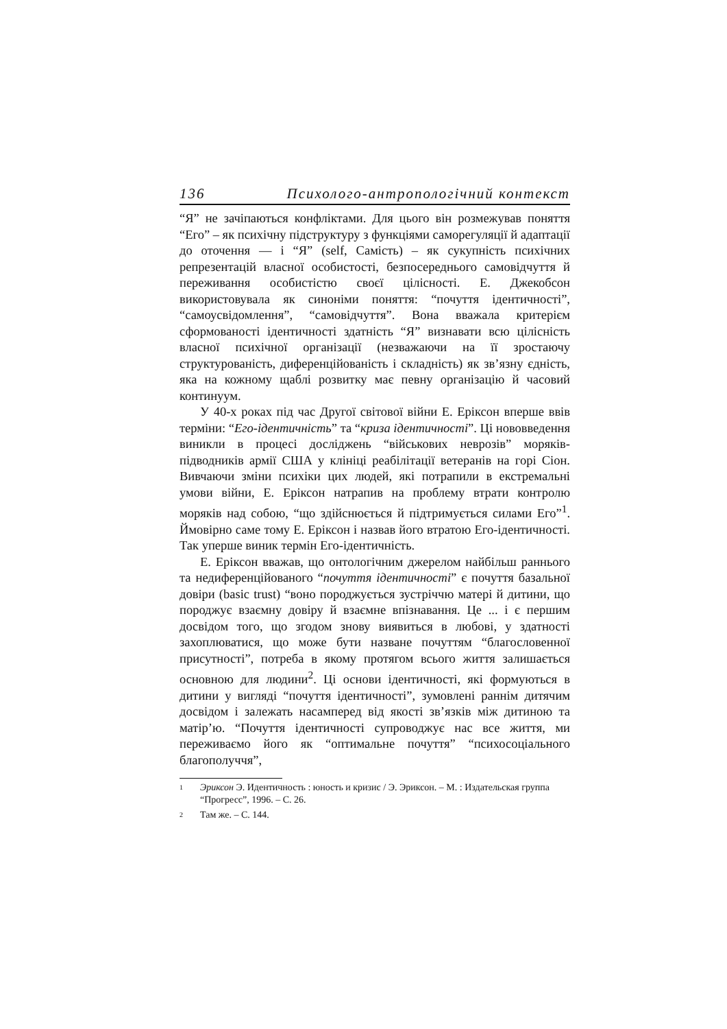136 Психолого-антропологічний контекст
“Я” не зачіпаються конфліктами. Для цього він розмежував поняття “Его” – як психічну підструктуру з функціями саморегуляції й адаптації до оточення — і “Я” (self, Самість) – як сукупність психічних репрезентацій власної особистості, безпосереднього самовідчуття й переживання особистістю своєї цілісності. Е. Джекобсон використовувала як синоніми поняття: “почуття ідентичності”, “самоусвідомлення”, “самовідчуття”. Вона вважала критерієм сформованості ідентичності здатність “Я” визнавати всю цілісність власної психічної організації (незважаючи на її зростаючу структурованість, диференційованість і складність) як зв’язну єдність, яка на кожному щаблі розвитку має певну організацію й часовий континуум.
У 40-х роках під час Другої світової війни Е. Еріксон вперше ввів терміни: “Его-ідентичність” та “криза ідентичності”. Ці нововведення виникли в процесі досліджень “військових неврозів” моряків-підводників армії США у клініці реабілітації ветеранів на горі Сіон. Вивчаючи зміни психіки цих людей, які потрапили в екстремальні умови війни, Е. Еріксон натрапив на проблему втрати контролю моряків над собою, “що здійснюється й підтримується силами Его”<sup>1</sup>. Ймовірно саме тому Е. Еріксон і назвав його втратою Его-ідентичності. Так уперше виник термін Его-ідентичність.
Е. Еріксон вважав, що онтологічним джерелом найбільш раннього та недиференційованого “почуття ідентичності” є почуття базальної довіри (basic trust) “воно породжується зустріччю матері й дитини, що породжує взаємну довіру й взаємне впізнавання. Це ... і є першим досвідом того, що згодом знову виявиться в любові, у здатності захоплюватися, що може бути назване почуттям “благословенної присутності”, потреба в якому протягом всього життя залишається основною для людини<sup>2</sup>. Ці основи ідентичності, які формуються в дитини у вигляді “почуття ідентичності”, зумовлені раннім дитячим досвідом і залежать насамперед від якості зв’язків між дитиною та матір’ю. “Почуття ідентичності супроводжує нас все життя, ми переживаємо його як “оптимальне почуття” “психосоціального благополуччя”,
1 Эриксон Э. Идентичность : юность и кризис / Э. Эриксон. – М. : Издательская группа “Прогресс”, 1996. – С. 26.
2 Там же. – С. 144.